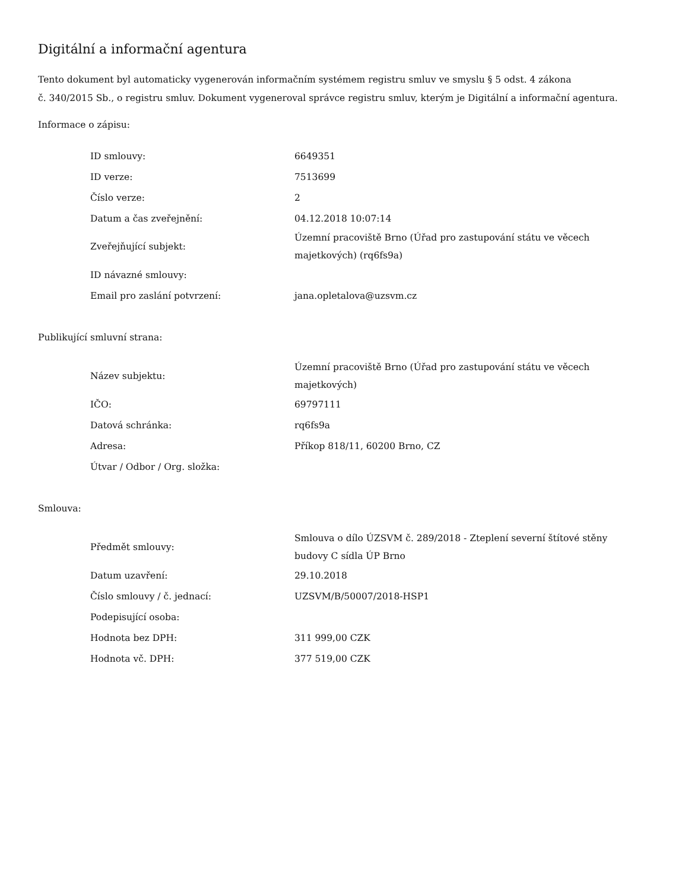Digitální a informační agentura
Tento dokument byl automaticky vygenerován informačním systémem registru smluv ve smyslu § 5 odst. 4 zákona
č. 340/2015 Sb., o registru smluv. Dokument vygeneroval správce registru smluv, kterým je Digitální a informační agentura.
Informace o zápisu:
| ID smlouvy: | 6649351 |
| ID verze: | 7513699 |
| Číslo verze: | 2 |
| Datum a čas zveřejnění: | 04.12.2018 10:07:14 |
| Zveřejňující subjekt: | Územní pracoviště Brno (Úřad pro zastupování státu ve věcech majetkových) (rq6fs9a) |
| ID návazné smlouvy: | |
| Email pro zaslání potvrzení: | jana.opletalova@uzsvm.cz |
Publikující smluvní strana:
| Název subjektu: | Územní pracoviště Brno (Úřad pro zastupování státu ve věcech majetkových) |
| IČO: | 69797111 |
| Datová schránka: | rq6fs9a |
| Adresa: | Příkop 818/11, 60200 Brno, CZ |
| Útvar / Odbor / Org. složka: | |
Smlouva:
| Předmět smlouvy: | Smlouva o dílo ÚZSVM č. 289/2018 - Zteplení severní štítové stěny budovy C sídla ÚP Brno |
| Datum uzavření: | 29.10.2018 |
| Číslo smlouvy / č. jednací: | UZSVM/B/50007/2018-HSP1 |
| Podepisující osoba: | |
| Hodnota bez DPH: | 311 999,00 CZK |
| Hodnota vč. DPH: | 377 519,00 CZK |